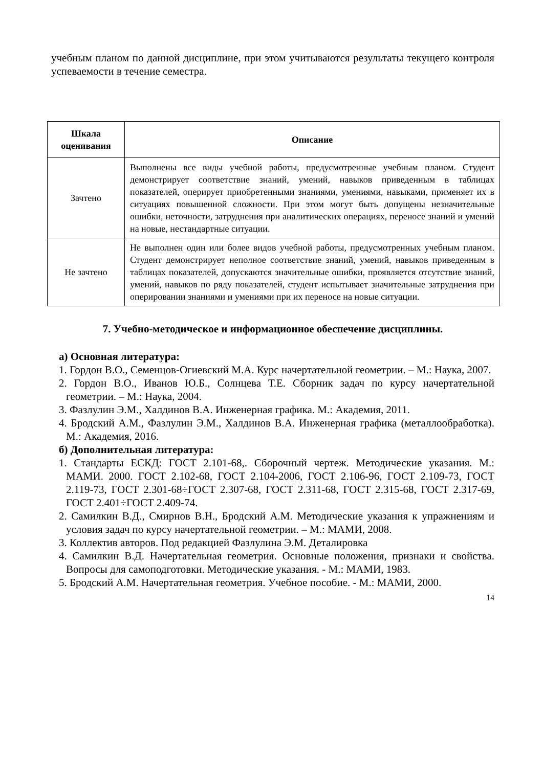учебным планом по данной дисциплине, при этом учитываются результаты текущего контроля успеваемости в течение семестра.
| Шкала оценивания | Описание |
| --- | --- |
| Зачтено | Выполнены все виды учебной работы, предусмотренные учебным планом. Студент демонстрирует соответствие знаний, умений, навыков приведенным в таблицах показателей, оперирует приобретенными знаниями, умениями, навыками, применяет их в ситуациях повышенной сложности. При этом могут быть допущены незначительные ошибки, неточности, затруднения при аналитических операциях, переносе знаний и умений на новые, нестандартные ситуации. |
| Не зачтено | Не выполнен один или более видов учебной работы, предусмотренных учебным планом. Студент демонстрирует неполное соответствие знаний, умений, навыков приведенным в таблицах показателей, допускаются значительные ошибки, проявляется отсутствие знаний, умений, навыков по ряду показателей, студент испытывает значительные затруднения при оперировании знаниями и умениями при их переносе на новые ситуации. |
7. Учебно-методическое и информационное обеспечение дисциплины.
а) Основная литература:
1. Гордон В.О., Семенцов-Огиевский М.А. Курс начертательной геометрии. – М.: Наука, 2007.
2. Гордон В.О., Иванов Ю.Б., Солнцева Т.Е. Сборник задач по курсу начертательной геометрии. – М.: Наука, 2004.
3. Фазлулин Э.М., Халдинов В.А. Инженерная графика. М.: Академия, 2011.
4. Бродский А.М., Фазлулин Э.М., Халдинов В.А. Инженерная графика (металлообработка). М.: Академия, 2016.
б) Дополнительная литература:
1. Стандарты ЕСКД: ГОСТ 2.101-68,. Сборочный чертеж. Методические указания. М.: МАМИ. 2000. ГОСТ 2.102-68, ГОСТ 2.104-2006, ГОСТ 2.106-96, ГОСТ 2.109-73, ГОСТ 2.119-73, ГОСТ 2.301-68÷ГОСТ 2.307-68, ГОСТ 2.311-68, ГОСТ 2.315-68, ГОСТ 2.317-69, ГОСТ 2.401÷ГОСТ 2.409-74.
2. Самилкин В.Д., Смирнов В.Н., Бродский А.М. Методические указания к упражнениям и условия задач по курсу начертательной геометрии. – М.: МАМИ, 2008.
3. Коллектив авторов. Под редакцией Фазлулина Э.М. Деталировка
4. Самилкин В.Д. Начертательная геометрия. Основные положения, признаки и свойства. Вопросы для самоподготовки. Методические указания. - М.: МАМИ, 1983.
5. Бродский А.М. Начертательная геометрия. Учебное пособие. - М.: МАМИ, 2000.
14